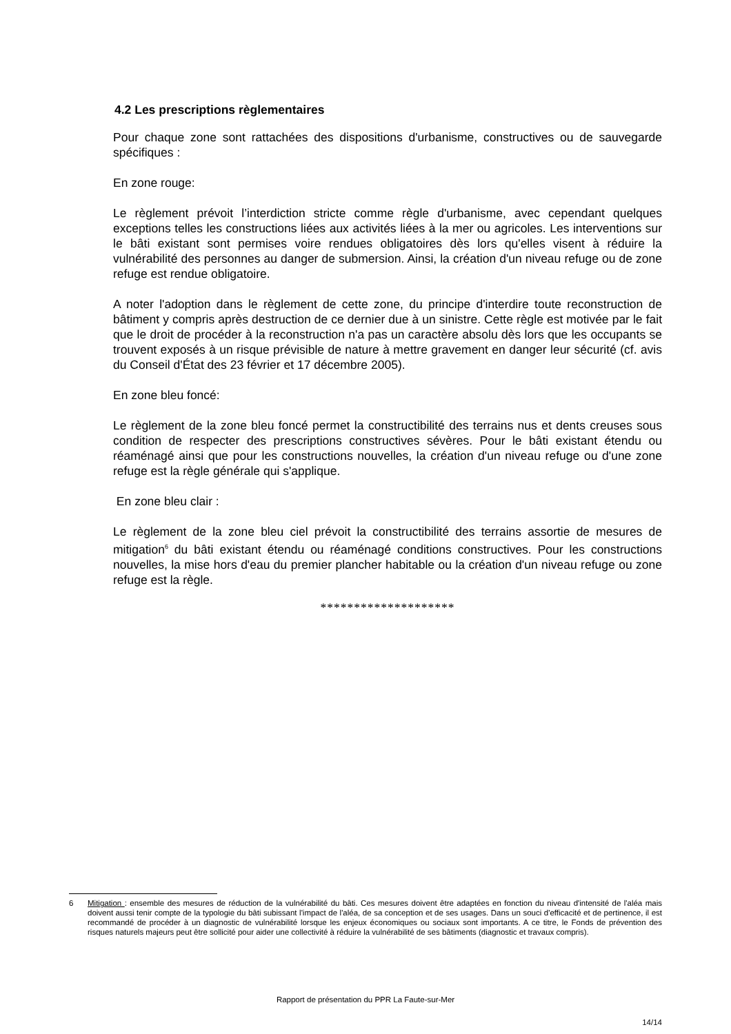4.2 Les prescriptions règlementaires
Pour chaque zone sont rattachées des dispositions d'urbanisme, constructives ou de sauvegarde spécifiques :
En zone rouge:
Le règlement prévoit l’interdiction stricte comme règle d'urbanisme, avec cependant quelques exceptions telles les constructions liées aux activités liées à la mer ou agricoles. Les interventions sur le bâti existant sont permises voire rendues obligatoires dès lors qu'elles visent à réduire la vulnérabilité des personnes au danger de submersion. Ainsi, la création d'un niveau refuge ou de zone refuge est rendue obligatoire.
A noter l'adoption dans le règlement de cette zone, du principe d'interdire toute reconstruction de bâtiment y compris après destruction de ce dernier due à un sinistre. Cette règle est motivée par le fait que le droit de procéder à la reconstruction n'a pas un caractère absolu dès lors que les occupants se trouvent exposés à un risque prévisible de nature à mettre gravement en danger leur sécurité (cf. avis du Conseil d'État des 23 février et 17 décembre 2005).
En zone bleu foncé:
Le règlement de la zone bleu foncé permet la constructibilité des terrains nus et dents creuses sous condition de respecter des prescriptions constructives sévères. Pour le bâti existant étendu ou réaménagé ainsi que pour les constructions nouvelles, la création d'un niveau refuge ou d'une zone refuge est la règle générale qui s'applique.
En zone bleu clair :
Le règlement de la zone bleu ciel prévoit la constructibilité des terrains assortie de mesures de mitigation<sup>6</sup> du bâti existant étendu ou réaménagé conditions constructives. Pour les constructions nouvelles, la mise hors d'eau du premier plancher habitable ou la création d'un niveau refuge ou zone refuge est la règle.
********************
6 Mitigation : ensemble des mesures de réduction de la vulnérabilité du bâti. Ces mesures doivent être adaptées en fonction du niveau d'intensité de l'aléa mais doivent aussi tenir compte de la typologie du bâti subissant l'impact de l'aléa, de sa conception et de ses usages. Dans un souci d'efficacité et de pertinence, il est recommandé de procéder à un diagnostic de vulnérabilité lorsque les enjeux économiques ou sociaux sont importants. A ce titre, le Fonds de prévention des risques naturels majeurs peut être sollicité pour aider une collectivité à réduire la vulnérabilité de ses bâtiments (diagnostic et travaux compris).
Rapport de présentation du PPR La Faute-sur-Mer
14/14